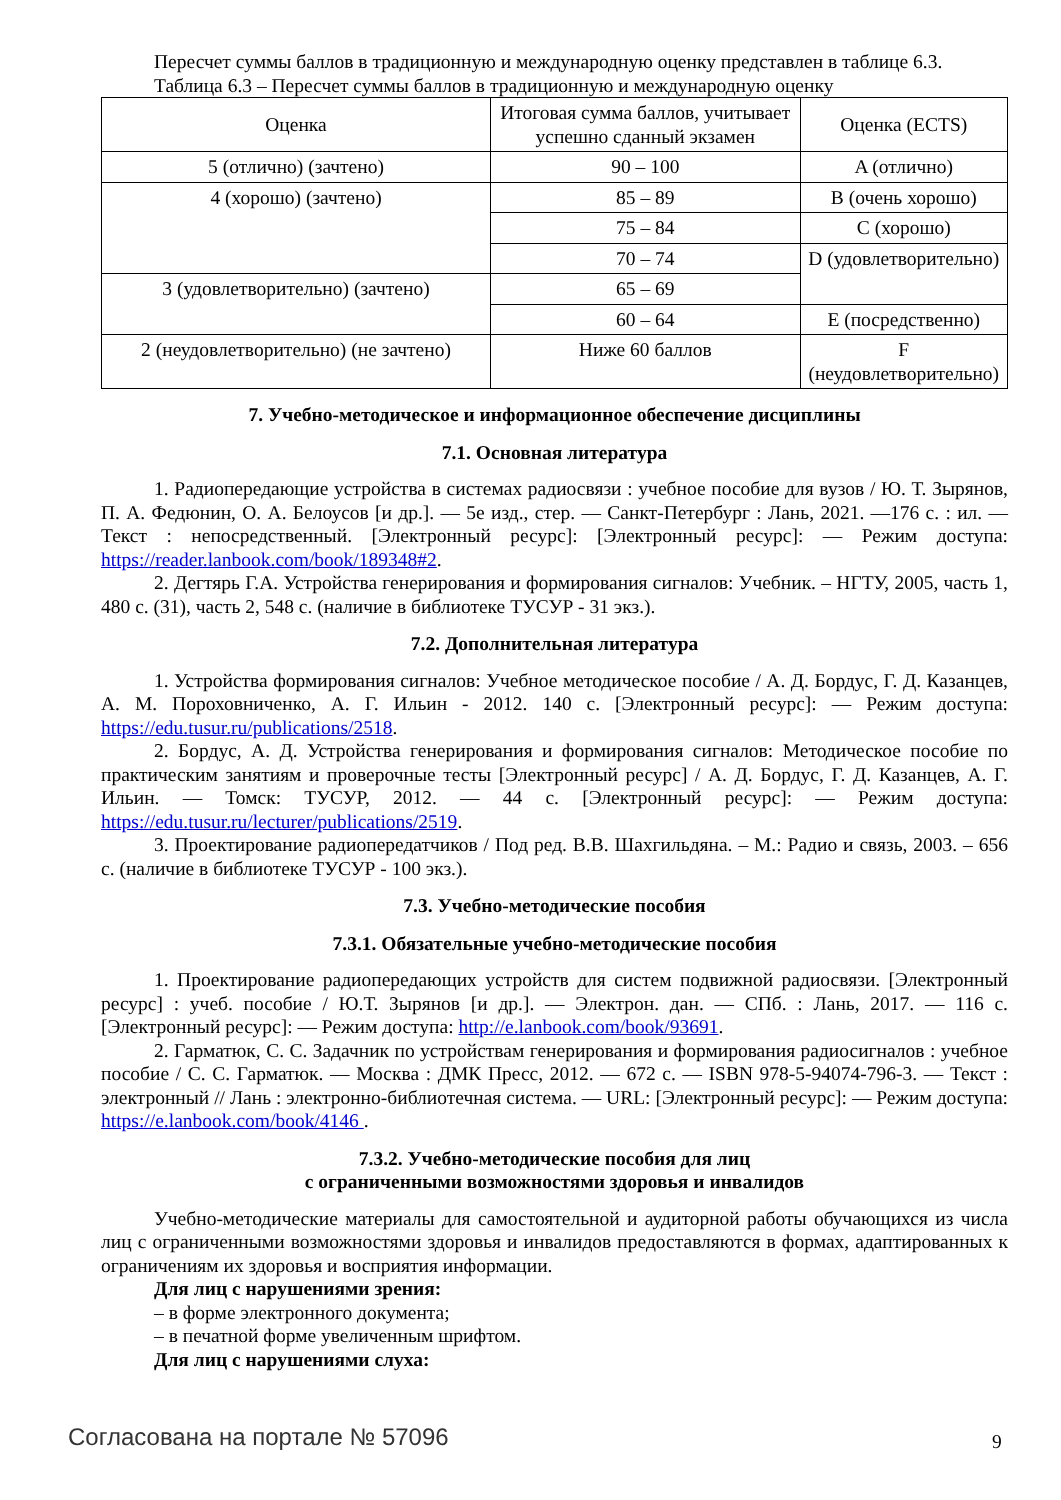Пересчет суммы баллов в традиционную и международную оценку представлен в таблице 6.3.
Таблица 6.3 – Пересчет суммы баллов в традиционную и международную оценку
| Оценка | Итоговая сумма баллов, учитывает успешно сданный экзамен | Оценка (ECTS) |
| 5 (отлично) (зачтено) | 90 – 100 | A (отлично) |
| 4 (хорошо) (зачтено) | 85 – 89 | B (очень хорошо) |
| | 75 – 84 | C (хорошо) |
| | 70 – 74 | D (удовлетворительно) |
| 3 (удовлетворительно) (зачтено) | 65 – 69 | |
| | 60 – 64 | E (посредственно) |
| 2 (неудовлетворительно) (не зачтено) | Ниже 60 баллов | F (неудовлетворительно) |
7. Учебно-методическое и информационное обеспечение дисциплины
7.1. Основная литература
1. Радиопередающие устройства в системах радиосвязи : учебное пособие для вузов / Ю. Т. Зырянов, П. А. Федюнин, О. А. Белоусов [и др.]. — 5е изд., стер. — Санкт-Петербург : Лань, 2021. —176 с. : ил. — Текст : непосредственный. [Электронный ресурс]: [Электронный ресурс]: — Режим доступа: https://reader.lanbook.com/book/189348#2.
2. Дегтярь Г.А. Устройства генерирования и формирования сигналов: Учебник. – НГТУ, 2005, часть 1, 480 с. (31), часть 2, 548 с. (наличие в библиотеке ТУСУР - 31 экз.).
7.2. Дополнительная литература
1. Устройства формирования сигналов: Учебное методическое пособие / А. Д. Бордус, Г. Д. Казанцев, А. М. Пороховниченко, А. Г. Ильин - 2012. 140 с. [Электронный ресурс]: — Режим доступа: https://edu.tusur.ru/publications/2518.
2. Бордус, А. Д. Устройства генерирования и формирования сигналов: Методическое пособие по практическим занятиям и проверочные тесты [Электронный ресурс] / А. Д. Бордус, Г. Д. Казанцев, А. Г. Ильин. — Томск: ТУСУР, 2012. — 44 с. [Электронный ресурс]: — Режим доступа: https://edu.tusur.ru/lecturer/publications/2519.
3. Проектирование радиопередатчиков / Под ред. В.В. Шахгильдяна. – М.: Радио и связь, 2003. – 656 с. (наличие в библиотеке ТУСУР - 100 экз.).
7.3. Учебно-методические пособия
7.3.1. Обязательные учебно-методические пособия
1. Проектирование радиопередающих устройств для систем подвижной радиосвязи. [Электронный ресурс] : учеб. пособие / Ю.Т. Зырянов [и др.]. — Электрон. дан. — СПб. : Лань, 2017. — 116 с. [Электронный ресурс]: — Режим доступа: http://e.lanbook.com/book/93691.
2. Гарматюк, С. С. Задачник по устройствам генерирования и формирования радиосигналов : учебное пособие / С. С. Гарматюк. — Москва : ДМК Пресс, 2012. — 672 с. — ISBN 978-5-94074-796-3. — Текст : электронный // Лань : электронно-библиотечная система. — URL: [Электронный ресурс]: — Режим доступа: https://e.lanbook.com/book/4146 .
7.3.2. Учебно-методические пособия для лиц
с ограниченными возможностями здоровья и инвалидов
Учебно-методические материалы для самостоятельной и аудиторной работы обучающихся из числа лиц с ограниченными возможностями здоровья и инвалидов предоставляются в формах, адаптированных к ограничениям их здоровья и восприятия информации.
Для лиц с нарушениями зрения:
– в форме электронного документа;
– в печатной форме увеличенным шрифтом.
Для лиц с нарушениями слуха:
Согласована на портале № 57096 9